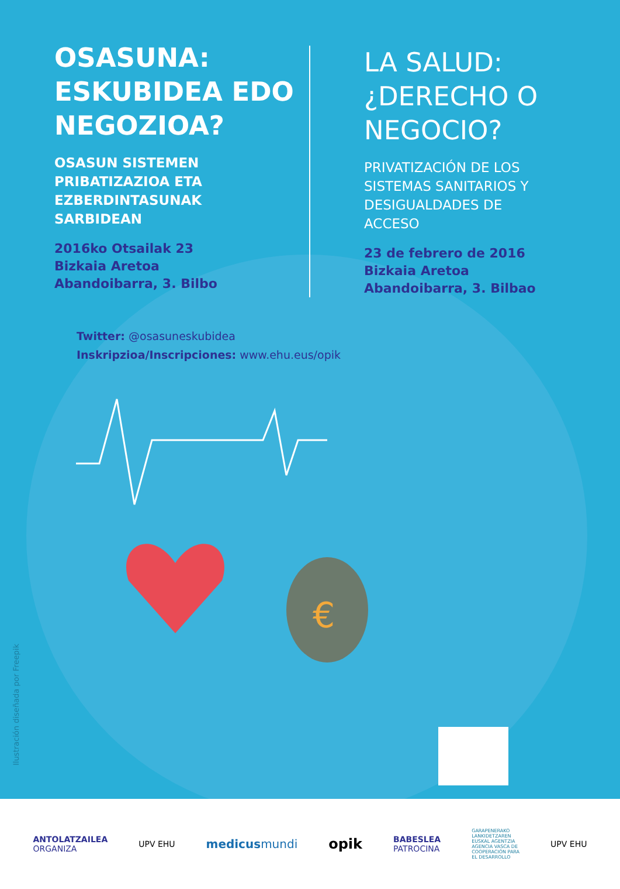OSASUNA:
ESKUBIDEA EDO
NEGOZIOA?
OSASUN SISTEMEN
PRIBATIZAZIOA ETA
EZBERDINTASUNAK
SARBIDEAN
2016ko Otsailak 23
Bizkaia Aretoa
Abandoibarra, 3. Bilbo
LA SALUD:
¿DERECHO O
NEGOCIO?
PRIVATIZACIÓN DE LOS
SISTEMAS SANITARIOS Y
DESIGUALDADES DE
ACCESO
23 de febrero de 2016
Bizkaia Aretoa
Abandoibarra, 3. Bilbao
Twitter: @osasuneskubidea
Inskripzioa/Inscripciones: www.ehu.eus/opik
€
Ilustración diseñada por Freepik
ANTOLATZAILEA
ORGANIZA
UPV EHU
medicusmundi
opik
BABESLEA
PATROCINA
GARAPENERAKO
LANKIDETZAREN
EUSKAL AGENTZIA
AGENCIA VASCA DE
COOPERACIÓN PARA
EL DESARROLLO
UPV EHU